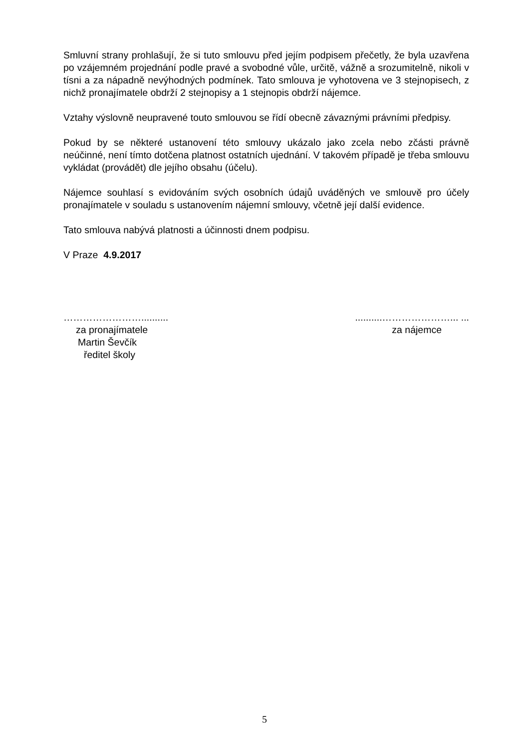Smluvní strany prohlašují, že si tuto smlouvu před jejím podpisem přečetly, že byla uzavřena po vzájemném projednání podle pravé a svobodné vůle, určitě, vážně a srozumitelně, nikoli v tísni a za nápadně nevýhodných podmínek. Tato smlouva je vyhotovena ve 3 stejnopisech, z nichž pronajímatele obdrží 2 stejnopisy a 1 stejnopis obdrží nájemce.
Vztahy výslovně neupravené touto smlouvou se řídí obecně závaznými právními předpisy.
Pokud by se některé ustanovení této smlouvy ukázalo jako zcela nebo zčásti právně neúčinné, není tímto dotčena platnost ostatních ujednání. V takovém případě je třeba smlouvu vykládat (provádět) dle jejího obsahu (účelu).
Nájemce souhlasí s evidováním svých osobních údajů uváděných ve smlouvě pro účely pronajímatele v souladu s ustanovením nájemní smlouvy, včetně její další evidence.
Tato smlouva nabývá platnosti a účinnosti dnem podpisu.
V Praze 4.9.2017
……………………..........
za pronajímatele
Martin Ševčík
ředitel školy
..........…………………... ...
za nájemce
5